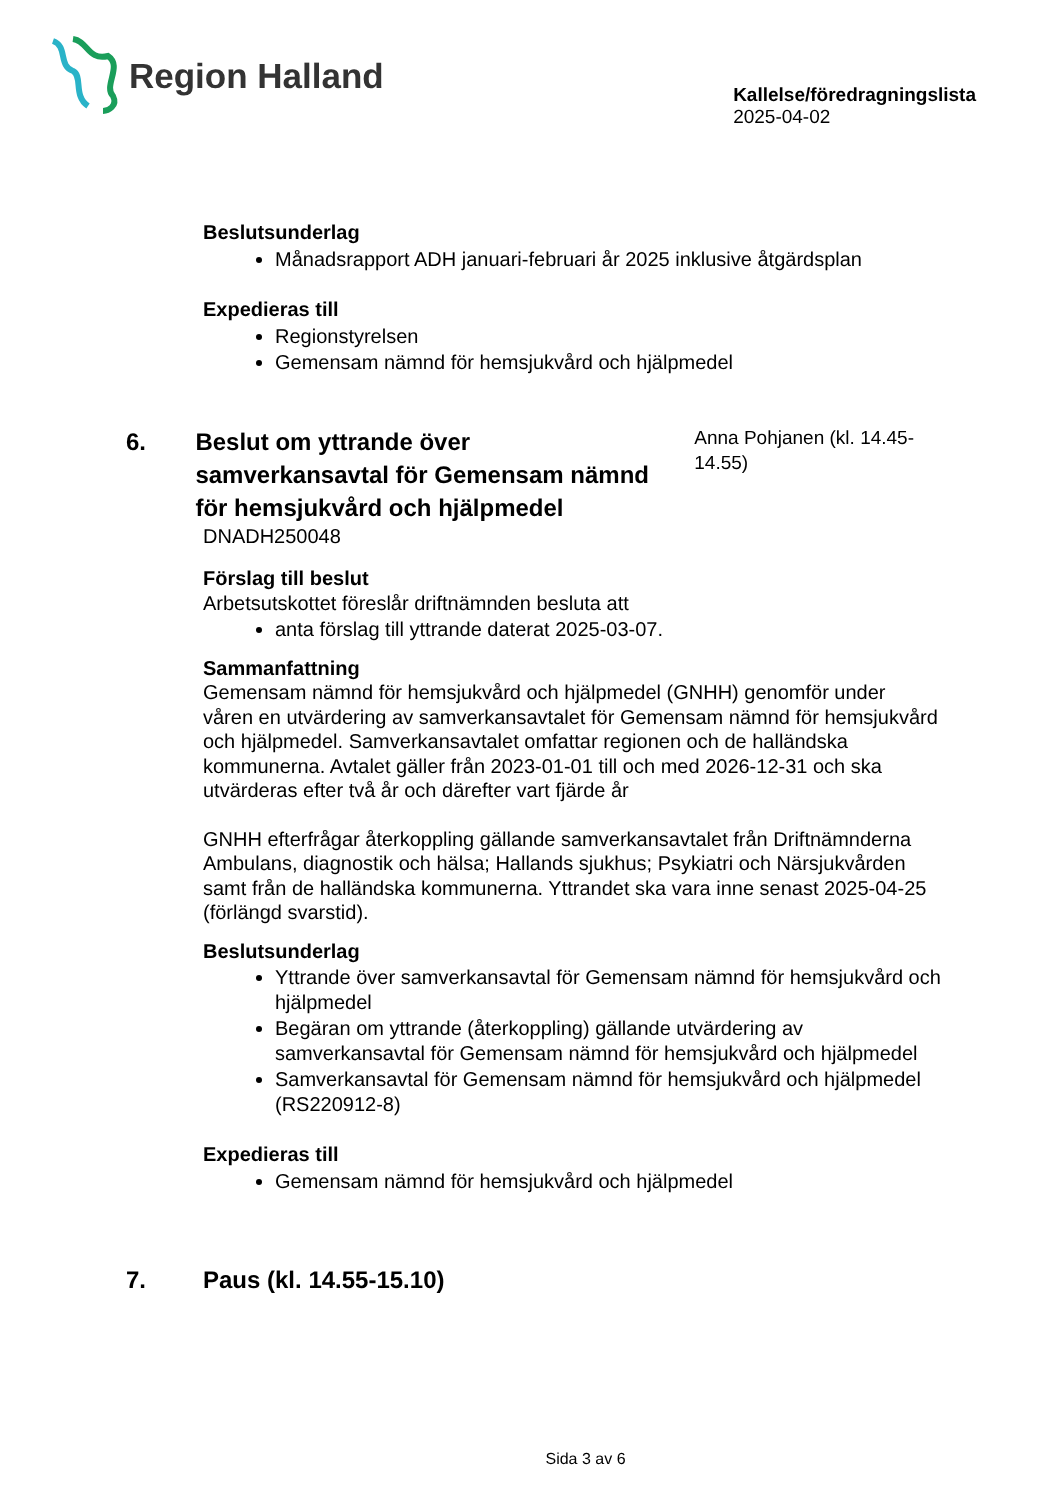Region Halland
Kallelse/föredragningslista
2025-04-02
Beslutsunderlag
Månadsrapport ADH januari-februari år 2025 inklusive åtgärdsplan
Expedieras till
Regionstyrelsen
Gemensam nämnd för hemsjukvård och hjälpmedel
6. Beslut om yttrande över samverkansavtal för Gemensam nämnd för hemsjukvård och hjälpmedel
Anna Pohjanen (kl. 14.45-14.55)
DNADH250048
Förslag till beslut
Arbetsutskottet föreslår driftnämnden besluta att
anta förslag till yttrande daterat 2025-03-07.
Sammanfattning
Gemensam nämnd för hemsjukvård och hjälpmedel (GNHH) genomför under våren en utvärdering av samverkansavtalet för Gemensam nämnd för hemsjukvård och hjälpmedel. Samverkansavtalet omfattar regionen och de halländska kommunerna. Avtalet gäller från 2023-01-01 till och med 2026-12-31 och ska utvärderas efter två år och därefter vart fjärde år
GNHH efterfrågar återkoppling gällande samverkansavtalet från Driftnämnderna Ambulans, diagnostik och hälsa; Hallands sjukhus; Psykiatri och Närsjukvården samt från de halländska kommunerna. Yttrandet ska vara inne senast 2025-04-25 (förlängd svarstid).
Beslutsunderlag
Yttrande över samverkansavtal för Gemensam nämnd för hemsjukvård och hjälpmedel
Begäran om yttrande (återkoppling) gällande utvärdering av samverkansavtal för Gemensam nämnd för hemsjukvård och hjälpmedel
Samverkansavtal för Gemensam nämnd för hemsjukvård och hjälpmedel (RS220912-8)
Expedieras till
Gemensam nämnd för hemsjukvård och hjälpmedel
7. Paus (kl. 14.55-15.10)
Sida 3 av 6